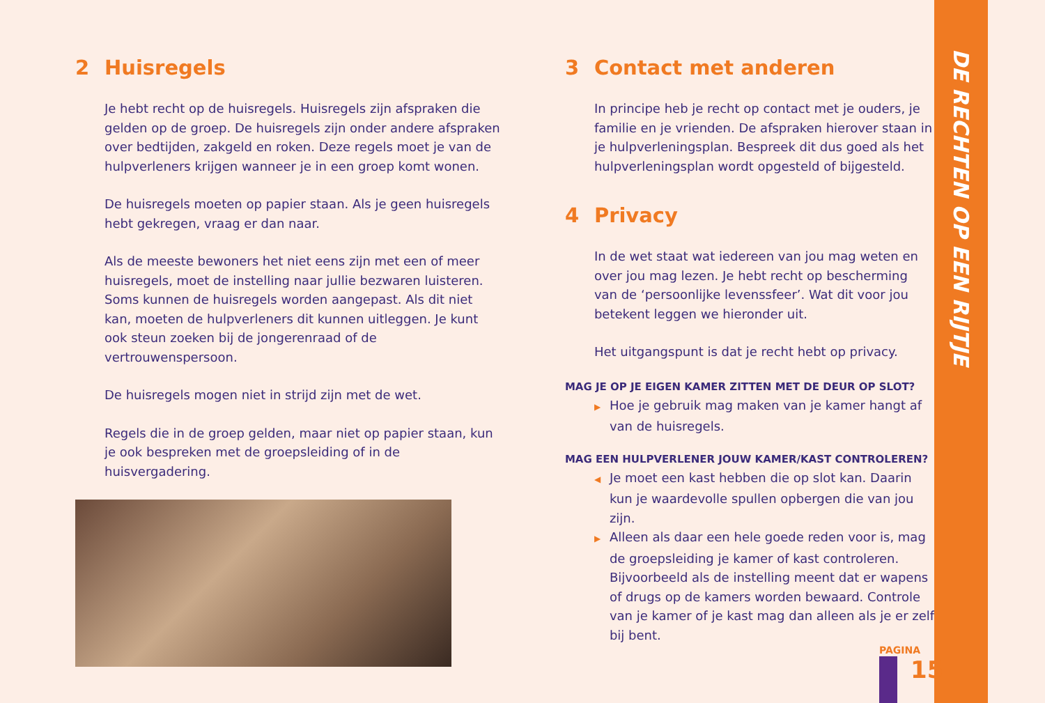2 Huisregels
Je hebt recht op de huisregels. Huisregels zijn afspraken die gelden op de groep. De huisregels zijn onder andere afspraken over bedtijden, zakgeld en roken. Deze regels moet je van de hulpverleners krijgen wanneer je in een groep komt wonen.
De huisregels moeten op papier staan. Als je geen huisregels hebt gekregen, vraag er dan naar.
Als de meeste bewoners het niet eens zijn met een of meer huisregels, moet de instelling naar jullie bezwaren luisteren. Soms kunnen de huisregels worden aangepast. Als dit niet kan, moeten de hulpverleners dit kunnen uitleggen. Je kunt ook steun zoeken bij de jongerenraad of de vertrouwenspersoon.
De huisregels mogen niet in strijd zijn met de wet.
Regels die in de groep gelden, maar niet op papier staan, kun je ook bespreken met de groepsleiding of in de huisvergadering.
3 Contact met anderen
In principe heb je recht op contact met je ouders, je familie en je vrienden. De afspraken hierover staan in je hulpverleningsplan. Bespreek dit dus goed als het hulpverleningsplan wordt opgesteld of bijgesteld.
4 Privacy
In de wet staat wat iedereen van jou mag weten en over jou mag lezen. Je hebt recht op bescherming van de ‘persoonlijke levenssfeer’. Wat dit voor jou betekent leggen we hieronder uit.
Het uitgangspunt is dat je recht hebt op privacy.
MAG JE OP JE EIGEN KAMER ZITTEN MET DE DEUR OP SLOT?
▶ Hoe je gebruik mag maken van je kamer hangt af van de huisregels.
MAG EEN HULPVERLENER JOUW KAMER/KAST CONTROLEREN?
◀ Je moet een kast hebben die op slot kan. Daarin kun je waardevolle spullen opbergen die van jou zijn.
▶ Alleen als daar een hele goede reden voor is, mag de groepsleiding je kamer of kast controleren. Bijvoorbeeld als de instelling meent dat er wapens of drugs op de kamers worden bewaard. Controle van je kamer of je kast mag dan alleen als je er zelf bij bent.
DE RECHTEN OP EEN RIJTJE
PAGINA
15